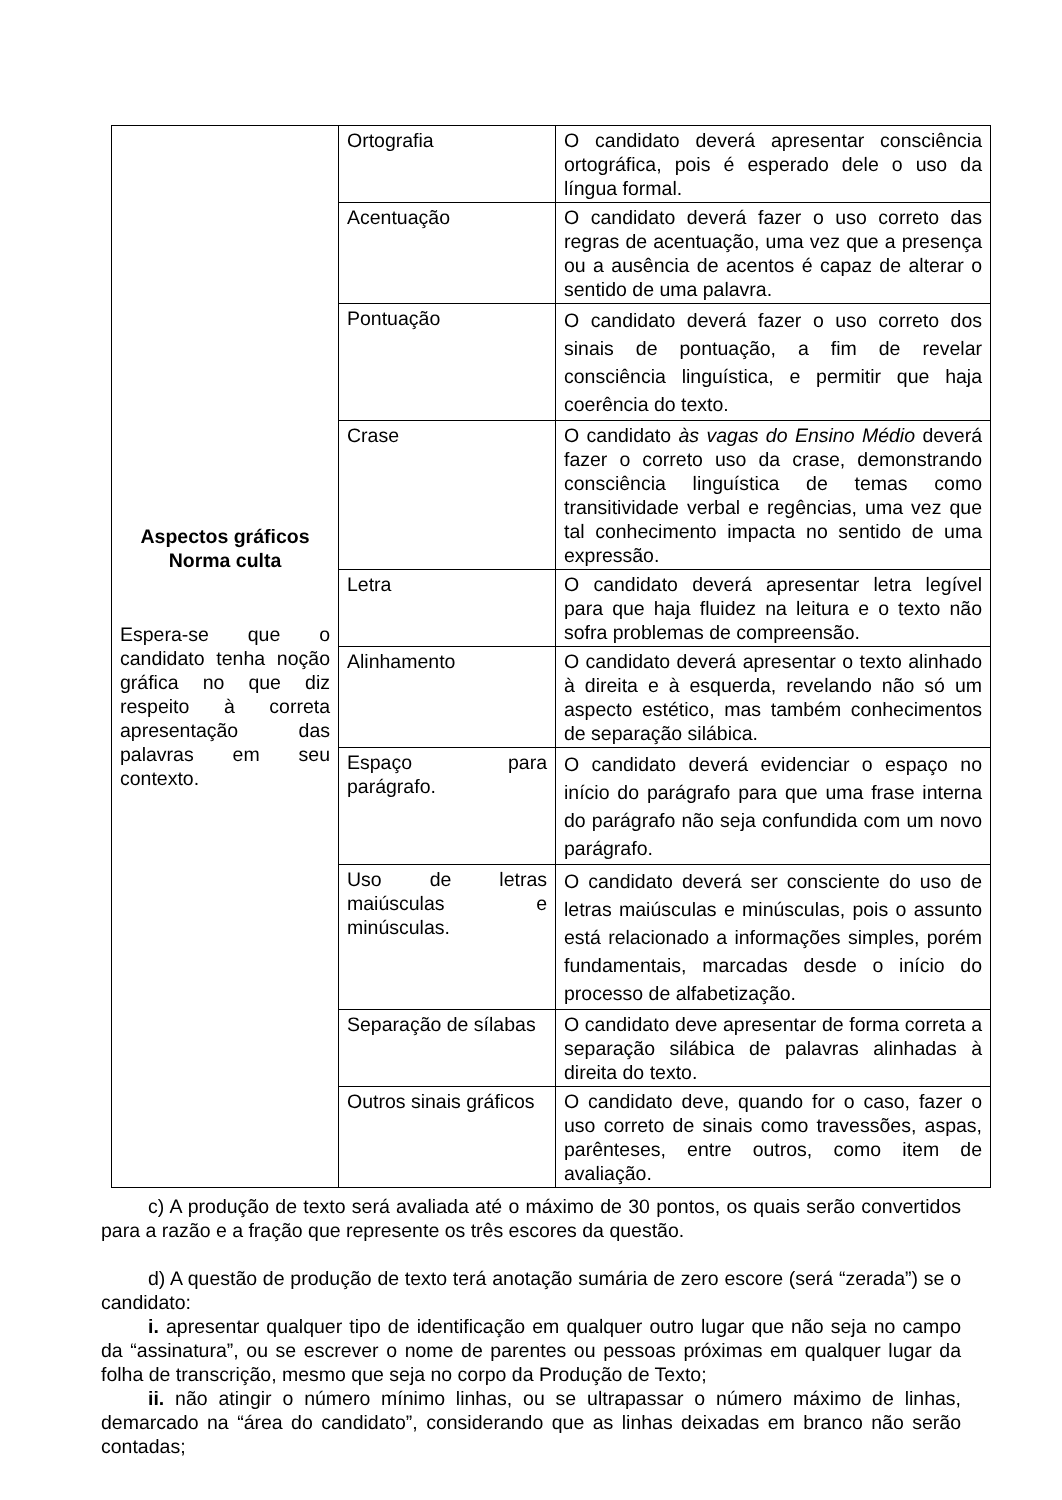| Aspectos gráficos Norma culta Espera-se que o candidato tenha noção gráfica no que diz respeito à correta apresentação das palavras em seu contexto. | Ortografia | O candidato deverá apresentar consciência ortográfica, pois é esperado dele o uso da língua formal. |
| | Acentuação | O candidato deverá fazer o uso correto das regras de acentuação, uma vez que a presença ou a ausência de acentos é capaz de alterar o sentido de uma palavra. |
| | Pontuação | O candidato deverá fazer o uso correto dos sinais de pontuação, a fim de revelar consciência linguística, e permitir que haja coerência do texto. |
| | Crase | O candidato às vagas do Ensino Médio deverá fazer o correto uso da crase, demonstrando consciência linguística de temas como transitividade verbal e regências, uma vez que tal conhecimento impacta no sentido de uma expressão. |
| | Letra | O candidato deverá apresentar letra legível para que haja fluidez na leitura e o texto não sofra problemas de compreensão. |
| | Alinhamento | O candidato deverá apresentar o texto alinhado à direita e à esquerda, revelando não só um aspecto estético, mas também conhecimentos de separação silábica. |
| | Espaço para parágrafo. | O candidato deverá evidenciar o espaço no início do parágrafo para que uma frase interna do parágrafo não seja confundida com um novo parágrafo. |
| | Uso de letras maiúsculas e minúsculas. | O candidato deverá ser consciente do uso de letras maiúsculas e minúsculas, pois o assunto está relacionado a informações simples, porém fundamentais, marcadas desde o início do processo de alfabetização. |
| | Separação de sílabas | O candidato deve apresentar de forma correta a separação silábica de palavras alinhadas à direita do texto. |
| | Outros sinais gráficos | O candidato deve, quando for o caso, fazer o uso correto de sinais como travessões, aspas, parênteses, entre outros, como item de avaliação. |
c) A produção de texto será avaliada até o máximo de 30 pontos, os quais serão convertidos para a razão e a fração que represente os três escores da questão.
d) A questão de produção de texto terá anotação sumária de zero escore (será “zerada”) se o candidato:
i. apresentar qualquer tipo de identificação em qualquer outro lugar que não seja no campo da “assinatura”, ou se escrever o nome de parentes ou pessoas próximas em qualquer lugar da folha de transcrição, mesmo que seja no corpo da Produção de Texto;
ii. não atingir o número mínimo linhas, ou se ultrapassar o número máximo de linhas, demarcado na “área do candidato”, considerando que as linhas deixadas em branco não serão contadas;